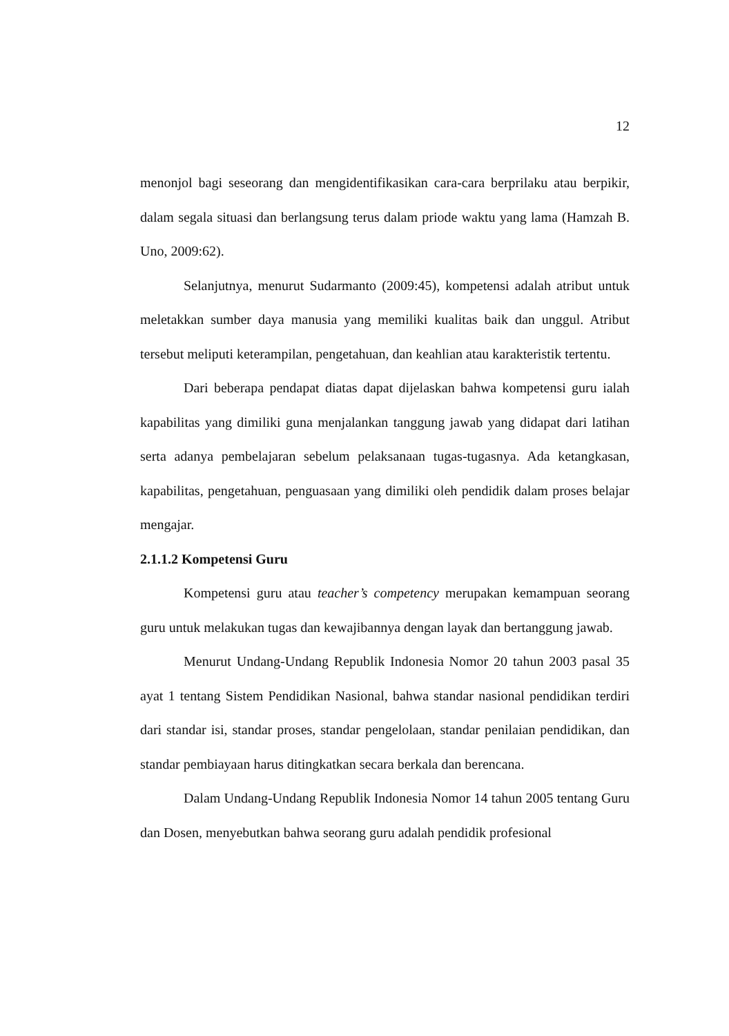12
menonjol bagi seseorang dan mengidentifikasikan cara-cara berprilaku atau berpikir, dalam segala situasi dan berlangsung terus dalam priode waktu yang lama (Hamzah B. Uno, 2009:62).
Selanjutnya, menurut Sudarmanto (2009:45), kompetensi adalah atribut untuk meletakkan sumber daya manusia yang memiliki kualitas baik dan unggul. Atribut tersebut meliputi keterampilan, pengetahuan, dan keahlian atau karakteristik tertentu.
Dari beberapa pendapat diatas dapat dijelaskan bahwa kompetensi guru ialah kapabilitas yang dimiliki guna menjalankan tanggung jawab yang didapat dari latihan serta adanya pembelajaran sebelum pelaksanaan tugas-tugasnya. Ada ketangkasan, kapabilitas, pengetahuan, penguasaan yang dimiliki oleh pendidik dalam proses belajar mengajar.
2.1.1.2 Kompetensi Guru
Kompetensi guru atau teacher’s competency merupakan kemampuan seorang guru untuk melakukan tugas dan kewajibannya dengan layak dan bertanggung jawab.
Menurut Undang-Undang Republik Indonesia Nomor 20 tahun 2003 pasal 35 ayat 1 tentang Sistem Pendidikan Nasional, bahwa standar nasional pendidikan terdiri dari standar isi, standar proses, standar pengelolaan, standar penilaian pendidikan, dan standar pembiayaan harus ditingkatkan secara berkala dan berencana.
Dalam Undang-Undang Republik Indonesia Nomor 14 tahun 2005 tentang Guru dan Dosen, menyebutkan bahwa seorang guru adalah pendidik profesional